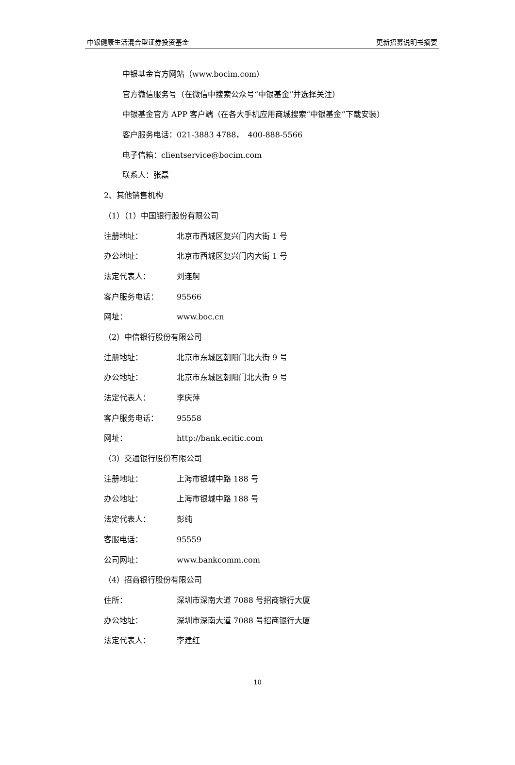中银健康生活混合型证券投资基金 更新招募说明书摘要
中银基金官方网站（www.bocim.com）
官方微信服务号（在微信中搜索公众号“中银基金”并选择关注）
中银基金官方 APP 客户端（在各大手机应用商城搜索“中银基金”下载安装）
客户服务电话：021-3883 4788，　400-888-5566
电子信箱：clientservice@bocim.com
联系人：张磊
2、其他销售机构
（1）（1）中国银行股份有限公司
注册地址： 北京市西城区复兴门内大街 1 号
办公地址： 北京市西城区复兴门内大街 1 号
法定代表人： 刘连舸
客户服务电话： 95566
网址： www.boc.cn
（2）中信银行股份有限公司
注册地址： 北京市东城区朝阳门北大街 9 号
办公地址： 北京市东城区朝阳门北大街 9 号
法定代表人： 李庆萍
客户服务电话： 95558
网址： http://bank.ecitic.com
（3）交通银行股份有限公司
注册地址： 上海市银城中路 188 号
办公地址： 上海市银城中路 188 号
法定代表人： 彭纯
客服电话： 95559
公司网址： www.bankcomm.com
（4）招商银行股份有限公司
住所： 深圳市深南大道 7088 号招商银行大厦
办公地址： 深圳市深南大道 7088 号招商银行大厦
法定代表人： 李建红
10